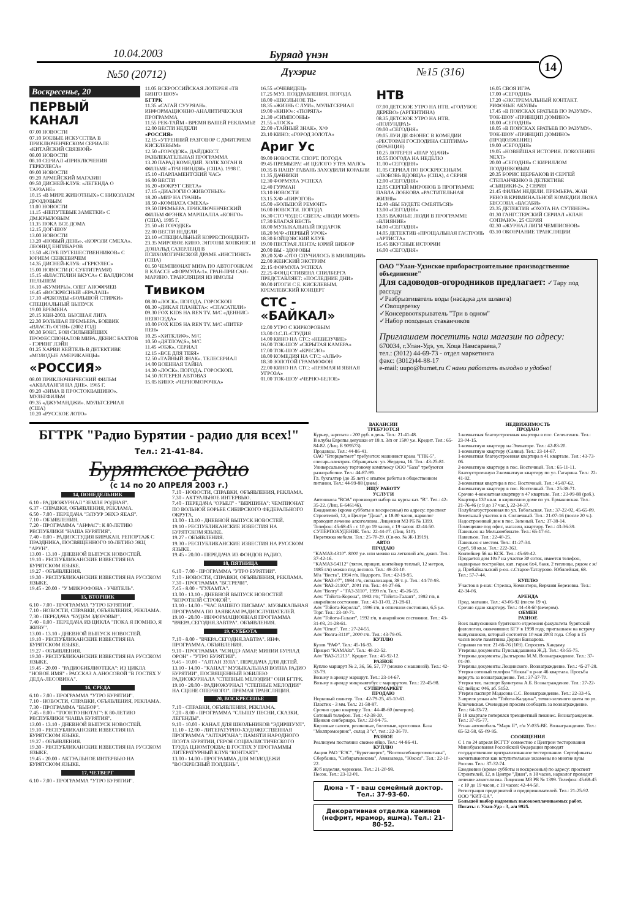10.04.2003 Буряад үнэн
№50 (20712) Дүхэриг №15 (316)
14
Воскресенье, 20
ПЕРВЫЙ КАНАЛ
07.00 НОВОСТИ
07.10 БОЕВЫЕ ИСКУССТВА В ПРИКЛЮЧЕНЧЕСКОМ СЕРИАЛЕ «КИТАЙСКИЙ СВЯЗНОЙ»
08.00 НОВОСТИ
08.10 СЕРИАЛ «ПРИКЛЮЧЕНИЯ ГЕРКУЛЕСА»
09.00 НОВОСТИ
09.20 АРМЕЙСКИЙ МАГАЗИН
09.50 ДИСНЕЙ-КЛУБ: «ЛЕГЕНДА О ТАРЗАНЕ»
10.15 «В МИРЕ ЖИВОТНЫХ» С НИКОЛАЕМ ДРОЗДОВЫМ
11.00 НОВОСТИ
11.15 «НЕПУТЕВЫЕ ЗАМЕТКИ» С ДМ.КРЫЛОВЫМ
11.35 ПОКА ВСЕ ДОМА
12.15 ДОГ-ШОУ
13.00 НОВОСТИ
13.20 «НОВЫЙ ДЕНЬ». «КОРОЛИ СМЕХА». ЛЕОНИД ЕНГИБАРОВ
13.50 «КЛУБ ПУТЕШЕСТВЕННИКОВ» С ЮРИЕМ СЕНКЕВИЧЕМ
14.35 ДИСНЕЙ-КЛУБ: «ГЕРКУЛЕС»
15.00 НОВОСТИ (С СУБТИТРАМИ)
15.15 «ВЛАСТЕЛИН ВКУСА» С ВАЛДИСОМ ПЕЛЬШЕМ
16.10 «КУМИРЫ». ОЛЕГ АНОФРИЕВ
16.45 «ВОСКРЕСНЫЙ «ЕРАЛАШ»
17.10 «РЕКОРДЫ «БОЛЬШОЙ СТИРКИ» СПЕЦИАЛЬНЫЙ ВЫПУСК
19.00 ВРЕМЕНА
20.15 КВН-2003. ВЫСШАЯ ЛИГА
22.30 БОЛЬШАЯ ПРЕМЬЕРА. БОЕВИК «ВЛАСТЬ ОГНЯ» (2002 ГОД)
00.30 БОКС. БОИ СИЛЬНЕЙШИХ ПРОФЕССИОНАЛОВ МИРА. ДЕНИС БАХТОВ - ГЭРИНГ ЛЭЙН
01.25 ХАРВИ КЕЙТЕЛЬ В ДЕТЕКТИВЕ «МОЛОДЫЕ АМЕРИКАНЦЫ»
«РОССИЯ»
08.00 ПРИКЛЮЧЕНЧЕСКИЙ ФИЛЬМ «АКВАЛАНГИ НА ДНЕ». 1965 Г.
09.20 «ЗИМА В ПРОСТОКВАШИНО». МУЛЬТФИЛЬМ
09.35 «ДЖУМАНДЖИ». МУЛЬТСЕРИАЛ (США)
10.20 «РУССКОЕ ЛОТО»
11.05 ВСЕРОССИЙСКАЯ ЛОТЕРЕЯ «ТВ БИНГО ШОУ»
БГТРК
11.35 «САГАЙ СУУРЯАН». ИНФОРМАЦИОННО-АНАЛИТИЧЕСКАЯ ПРОГРАММА
11.55 РЕК-ТАЙМ - ВРЕМЯ ВАШЕЙ РЕКЛАМЫ!
12.00 ВЕСТИ НЕДЕЛИ
«РОССИЯ»
12.15 «УТРЕННИЙ РАЗГОВОР С ДМИТРИЕМ КИСЕЛЕВЫМ»
12.50 «ГОРОДОК». ДАЙДЖЕСТ. РАЗВЛЕКАТЕЛЬНАЯ ПРОГРАММА
13.20 ПАРАД КОМЕДИЙ. ХОЛК ХОГАН В ФИЛЬМЕ «ТРИ НИНДЗЯ» (США). 1998 Г.
15.10 «ПАРЛАМЕНТСКИЙ ЧАС»
16.00 ВЕСТИ
16.20 «ВОКРУГ СВЕТА»
17.15 «ДИАЛОГИ О ЖИВОТНЫХ»
18.20 «МИР НА ГРАНИ»
18.50 «КОМНАТА СМЕХА»
19.50 ПРЕМЬЕРА. ПРИКЛЮЧЕНЧЕСКИЙ ФИЛЬМ ФРЭНКА МАРШАЛЛА «КОНГО» (США). 1995 Г.
21.50 «В ГОРОДКЕ»
22.00 ВЕСТИ НЕДЕЛИ
23.10 «СПЕЦИАЛЬНЫЙ КОРРЕСПОНДЕНТ»
23.35 МИРОВОЕ КИНО. ЭНТОНИ ХОПКИНС И ДОНАЛЬД САЗЕРЛЕНД В ПСИХОЛОГИЧЕСКОЙ ДРАМЕ «ИНСТИНКТ» (США)
01.50 ЧЕМПИОНАТ МИРА ПО АВТОГОНКАМ В КЛАССЕ «ФОРМУЛА-1». ГРАН-ПРИ САН-МАРИНО. ТРАНСЛЯЦИЯ ИЗ ИМОЛЫ
Тивиком
08.00 «ЛОСК». ПОГОДА. ГОРОСКОП
08.30 «ДИКАЯ ПЛАНЕТА»: «СПАСАТЕЛИ»
09.30 FOX KIDS НА REN TV. М/С «ДЕННИС-НЕПОСЕДА»
10.00 FOX KIDS НА REN TV. М/С «ПИТЕР ПЕН»
10.25 «ХИТКЛИФ», М/С
10.50 «ДЯТЛОW,S», М/С
11.45 «ОБЖ», СЕРИАЛ
12.15 «ВСЕ ДЛЯ ТЕБЯ»
12.50 «ТАЙНЫЙ ЗНАК». ТЕЛЕСЕРИАЛ
14.00 ВОЕННАЯ ТАЙНА
14.30 «ЛОСК». ПОГОДА. ГОРОСКОП.
14.50 ЛОТЕРЕЯ АВТОВАЗ
15.05 КИНО: «ЧЕРНОМОРОЧКА»
16.55 «ОЧЕВИДЕЦ»
17.25 МУЗ. ПОЗДРАВЛЕНИЯ. ПОГОДА
18.00 «ШКОЛЬНОЕ ТВ»
18.35 «ЖИЗНЬ С ЛУИ». МУЛЬТСЕРИАЛ
19.00 «КИНО»: «ТЮРЯГА»
21.30 «СИМПСОНЫ»
21.55 «ЛОСК»
22.00 «ТАЙНЫЙ ЗНАК», Х/Ф
23.10 КИНО: «ГОРОД ЗОЛОТА»
Ариг Ус
09.00 НОВОСТИ. СПОРТ. ПОГОДА
09.45 ПРЕМЬЕРА! «И ЦЕЛОГО УТРА МАЛО»
10.35 В НАШУ ГАВАНЬ ЗАХОДИЛИ КОРАБЛИ
11.35 ДАЧНИКИ
12.30 ФОРМУЛА УСПЕХА
12.40 ГУРМАН
13.10 НОВОСТИ
13.15 Х/Ф «ПИРОГОВ»
15.00 «БОЛЬШОЙ РЕМОНТ»
16.00 НОВОСТИ. ПОГОДА
16.30 СТО ЧУДЕС СВЕТА: «ЛЮДИ МОРЯ»
17.30 БЛАГАЯ ВЕСТЬ
18.00 МУЗЫКАЛЬНЫЙ ПОДАРОК
18.20 М/Ф «ПЕРВЫЙ УРОК»
18.30 БОЙЦОВСКИЙ КЛУБ
19.00 ПЕСТРАЯ ЛЕНТА: ЮРИЙ ВИЗБОР
20.00 ВЫ - ЗДОРОВЫ
20.20 Х/Ф «ЭТО СЛУЧИЛОСЬ В МИЛИЦИИ»
22.00 ЖЕНСКИЙ ЭКСТРИМ
22.15 ФОРМУЛА УСПЕХА
22.25 ФОНД СТИВЕНА СПИЛБЕРГА ПРЕДСТАВЛЯЕТ: «ПОСЛЕДНИЕ ДНИ»
00.00 ИТОГИ С Е. КИСЕЛЕВЫМ. КРЕМЛЕВСКИЙ КОНЦЕРТ
СТС - «БАЙКАЛ»
12.00 УТРО С КИРКОРОВЫМ
13.00 О.С.П.-СТУДИЯ
14.00 КИНО НА СТС: «НЕВЕЗУЧИЕ»
16.00 ТОК-ШОУ «СКРЫТАЯ КАМЕРА»
17.00 ТОК-ШОУ «КРЕСЛО»
18.00 КОМЕДИЯ НА СТС: «АЛЬФ»
18.30 ЗОЛОТОЙ ГРАММОФОН
22.00 КИНО НА СТС: «ПРЯМАЯ И ЯВНАЯ УГРОЗА»
01.00 ТОК-ШОУ «ЧЕРНО-БЕЛОЕ»
НТВ
07.00 ДЕТСКОЕ УТРО НА НТВ. «ГОЛУБОЕ ДЕРЕВО» (АРГЕНТИНА)
08.35 ДЕТСКОЕ УТРО НА НТВ. «ПОЛУНДРА!»
09.00 «СЕГОДНЯ»
09.05 ЛУИ ДЕ ФЮНЕС В КОМЕДИИ «РЕСТОРАН ГОСПОДИНА СЕПТИМА» (ФРАНЦИЯ)
10.25 ЛОТЕРЕЯ «ШАР УДАЧИ»
10.55 ПОГОДА НА НЕДЕЛЮ
11.00 «СЕГОДНЯ»
11.05 СЕРИАЛ ПО ВОСКРЕСЕНЬЯМ. «ЛЮБОВЬ ВДОВЦА» (США), 4 СЕРИЯ
12.00 «СЕГОДНЯ»
12.05 СЕРГЕЙ МИРОНОВ В ПРОГРАММЕ ПАВЛА ЛОБКОВА «РАСТИТЕЛЬНАЯ ЖИЗНЬ»
12.40 «ВЫ БУДЕТЕ СМЕЯТЬСЯ!»
13.00 «СЕГОДНЯ»
13.05 ВАЖНЫЕ ЛЮДИ В ПРОГРАММЕ «ВЛИЯНИЕ»
14.00 «СЕГОДНЯ»
14.05 ДЕТЕКТИВ «ПРОЩАЛЬНАЯ ГАСТРОЛЬ «АРТИСТА»
15.45 ВКУСНЫЕ ИСТОРИИ
16.00 «СЕГОДНЯ»
16.05 СВОЯ ИГРА
17.00 «СЕГОДНЯ»
17.20 «ЭКСТРЕМАЛЬНЫЙ КОНТАКТ. РИФОВЫЕ АКУЛЫ»
17.45 «В ПОИСКАХ БРАТЬЕВ ПО РАЗУМУ». ТОК-ШОУ «ПРИНЦИП ДОМИНО»
18.00 «СЕГОДНЯ»
18.05 «В ПОИСКАХ БРАТЬЕВ ПО РАЗУМУ». ТОК-ШОУ «ПРИНЦИП ДОМИНО» (ПРОДОЛЖЕНИЕ)
19.00 «СЕГОДНЯ»
19.05 «НОВЕЙШАЯ ИСТОРИЯ. ПОКОЛЕНИЕ NEXT»
20.00 «СЕГОДНЯ» С КИРИЛЛОМ ПОЗДНЯКОВЫМ
20.35 БОРИС ЩЕРБАКОВ И СЕРГЕЙ СТЕПАНЧЕНКО В ДЕТЕКТИВЕ «СЫЩИКИ-2», 2 СЕРИЯ
21.45 ФИЛЬМ НЕДЕЛИ. ПРЕМЬЕРА. ЖАН РЕНО В КРИМИНАЛЬНОЙ КОМЕДИИ ЛЮКА БЕССОНА «ВАСАБИ»
23.35 ДЕТЕКТИВ «ОХОТА НА СУТЕНЕРА»
01.30 ГАНГСТЕРСКИЙ СЕРИАЛ «КЛАН СОПРАНО», 25 СЕРИЯ
02.30 «ЖУРНАЛ ЛИГИ ЧЕМПИОНОВ»
03.10 ОКОНЧАНИЕ ТРАНСЛЯЦИИ
ОАО "Улан-Удэнское приборостроительное производственное объединение"
Для садоводов-огородников предлагает: ✓Тару под рассаду
✓Разбрызгиватель воды (насадка для шланга)
✓Овощерезку
✓Консервооткрыватель "Три в одном"
✓Набор походных стаканчиков
Приглашаем посетить наш магазин по адресу:
670034, г.Улан-Удэ, ул. Хоца Намсараева,7
тел.: (3012) 44-69-73 - отдел маркетинга
факс: (3012)44-88-17
e-mail: uupo@burnet.ru С нами работать выгодно и удобно!
БГТРК "Радио Бурятии - радио для всех!" Тел.: 21-41-84.
Бурятское радио
(с 14 по 20 АПРЕЛЯ 2003 г.)
14, ПОНЕДЕЛЬНИК
6.10 - РАДИОЖУРНАЛ "ЗЕМЛЯ РОДНАЯ".
6.37 - СПРАВКИ, ОБЪЯВЛЕНИЯ, РЕКЛАМА.
6.50 - 7.00 - ПЕРЕДАЧА "ЭЛУУР ЭНХЭ ЯЕАЯ".
7.10 - ОБЪЯВЛЕНИЯ.
7.20 - ПРОГРАММА "АНФАС": К 80-ЛЕТИЮ РЕСПУБЛИКИ "НАША БУРЯТИЯ".
7.40 - 8.00 - РАДИОСТУДИЯ БИРАКАН. РЕПОРТАЖ С ПРАЗДНИКА, ПОСВЯЩЕННОГО 10-ЛЕТИЮ ЭКЦ "АРУН".
13.00 - 13.10 - ДНЕВНОЙ ВЫПУСК НОВОСТЕЙ.
19.10 - РЕСПУБЛИКАНСКИЕ ИЗВЕСТИЯ НА БУРЯТСКОМ ЯЗЫКЕ.
19.27 - ОБЪЯВЛЕНИЯ.
19.30 - РЕСПУБЛИКАНСКИЕ ИЗВЕСТИЯ НА РУССКОМ ЯЗЫКЕ.
19.45 - 20.00 - "У МИКРОФОНА - УЧИТЕЛЬ".
15, ВТОРНИК
6.10 - 7.00 - ПРОГРАММА "УТРО БУРЯТИИ".
7.10 - НОВОСТИ, СПРАВКИ, ОБЪЯВЛЕНИЯ, РЕКЛАМА.
7.30 - ПЕРЕДАЧА "БУДЕМ ЗДОРОВЫ!".
7.40 - 8.00 - ПЕРЕДАЧА ИЗ ЦИКЛА "ПОКА Я ПОМНЮ, Я ЖИВУ".
13.00 - 13.10 - ДНЕВНОЙ ВЫПУСК НОВОСТЕЙ.
19.10 - РЕСПУБЛИКАНСКИЕ ИЗВЕСТИЯ НА БУРЯТСКОМ ЯЗЫКЕ.
19.27 - ОБЪЯВЛЕНИЯ.
19.30 - РЕСПУБЛИКАНСКИЕ ИЗВЕСТИЯ НА РУССКОМ ЯЗЫКЕ.
19.45 - 20.00 - "РАДИОБИБЛИОТЕКА": ИЗ ЦИКЛА "НОВОЕ ИМЯ" - РАССКАЗ А.АНОСОВОЙ "В ГОСТЯХ У ДЕДА-ЛЕСОВИКА".
16, СРЕДА
6.10 - 7.00 - ПРОГРАММА "УТРО БУРЯТИИ".
7.10 - НОВОСТИ, СПРАВКИ, ОБЪЯВЛЕНИЯ, РЕКЛАМА.
7.30 - ПРОГРАММА "ВЫБОР".
7.45 - 8.00 - "ТООНТО НЮТАГ": К 80-ЛЕТИЮ РЕСПУБЛИКИ "НАША БУРЯТИЯ".
13.00 - 13.10 - ДНЕВНОЙ ВЫПУСК НОВОСТЕЙ.
19.10 - РЕСПУБЛИКАНСКИЕ ИЗВЕСТИЯ НА БУРЯТСКОМ ЯЗЫКЕ.
19.27 - ОБЪЯВЛЕНИЯ.
19.30 - РЕСПУБЛИКАНСКИЕ ИЗВЕСТИЯ НА РУССКОМ ЯЗЫКЕ.
19.45 - 20.00 - АКТУАЛЬНОЕ ИНТЕРВЬЮ НА БУРЯТСКОМ ЯЗЫКЕ.
17, ЧЕТВЕРГ
6.10 - 7.00 - ПРОГРАММА "УТРО БУРЯТИИ".
7.10 - НОВОСТИ, СПРАВКИ, ОБЪЯВЛЕНИЯ, РЕКЛАМА.
7.30 - АКТУАЛЬНОЕ ИНТЕРВЬЮ.
7.40 - ПЕРЕДАЧА "ОРЬЕЛ" - "ВЕРШИНА": ЧЕМПИОНАТ ПО ВОЛЬНОЙ БОРЬБЕ СИБИРСКОГО ФЕДЕРАЛЬНОГО ОКРУГА.
13.00 - 13.10 - ДНЕВНОЙ ВЫПУСК НОВОСТЕЙ.
19.10 - РЕСПУБЛИКАНСКИЕ ИЗВЕСТИЯ НА БУРЯТСКОМ ЯЗЫКЕ.
19.27 - ОБЪЯВЛЕНИЯ.
19.30 - РЕСПУБЛИКАНСКИЕ ИЗВЕСТИЯ НА РУССКОМ ЯЗЫКЕ.
19.45 - 20.00 - ПЕРЕДАЧА ИЗ ФОНДОВ РАДИО.
18, ПЯТНИЦА
6.10 - 7.00 - ПРОГРАММА "УТРО БУРЯТИИ".
7.10 - НОВОСТИ, СПРАВКИ, ОБЪЯВЛЕНИЯ, РЕКЛАМА.
7.30 - ПРОГРАММА "ВСТРЕЧИ".
7.45 - 8.00 - "ГУЛАМТА".
13.00 - 13.10 - ДНЕВНОЙ ВЫПУСК НОВОСТЕЙ "КОРОТКОЙ СТРОКОЙ".
13.10 - 14.00 - "ЧАС ВАШЕГО ПИСЬМА". МУЗЫКАЛЬНАЯ ПРОГРАММА ПО ЗАЯВКАМ РАДИОСЛУШАТЕЛЕЙ.
19.10 - 20.00 - ИНФОРМАЦИОННАЯ ПРОГРАММА "ВЧЕРА.СЕГОДНЯ.ЗАВТРА". ОБЪЯВЛЕНИЯ.
19, СУББОТА
7.10 - 8.00 - "ВЧЕРА.СЕГОДНЯ.ЗАВТРА". ИНФ. ПРОГРАММА. ОБЪЯВЛЕНИЯ.
9.10 - ПРОГРАММА "МЭНДЭ АМАР, МИНИИ БУРЯАД ОРОН" - "УТРО БУРЯТИИ".
9.45 - 10.00 - "АЛТАН ЗУЛА". ПЕРЕДАЧА ДЛЯ ДЕТЕЙ.
13.10 - 14.00 - "КАНАЛ" МУЗЫКАЛЬНАЯ ВОЛНА РАДИО БУРЯТИИ", ПОСВЯЩЕННЫЙ ЮБИЛЕЮ РАДИОЖУРНАЛА "СТЕПНЫЕ МЕЛОДИИ" ОНИ БГТРК.
19.10 - 20.00 - РАДИОЖУРНАЛ "СТЕПНЫЕ МЕЛОДИИ" НА СЦЕНЕ ОПЕРНОГО". ПРЯМАЯ ТРАНСЛЯЦИЯ.
20, ВОСКРЕСЕНЬЕ
7.10 - СПРАВКИ, ОБЪЯВЛЕНИЯ, РЕКЛАМА.
7.20 - 8.00 - ПРОГРАММА "СЛЫШУ ПЕСНИ, СКАЗКИ, ЛЕГЕНДЫ".
9.10 - 10.00 - КАНАЛ ДЛЯ ШКОЛЬНИКОВ "ЭДИРШУУЛ".
11.10 - 12.00 - ЛИТЕРАТУРНО-ХУДОЖЕСТВЕННАЯ ПРОГРАММА "АЛТАРГАНА": ПАМЯТИ НАРОДНОГО ПОЭТА БУРЯТИИ, ГЕРОЯ СОЦИАЛИСТИЧЕСКОГО ТРУДА Ц.НОМТОЕВА; В ГОСТЯХ У ПРОГРАММЫ ЛИТЕРАТУРНЫЙ КЛУБ "КОНТАКТ".
13.00 - 14.00 - ПРОГРАММА ДЛЯ МОЛОДЕЖИ "ВОСКРЕСНЫЙ ПОЛДЕНЬ".
ВАКАНСИИ
ТРЕБУЮТСЯ
Курьер, зарплата - 200 руб. в день. Тел.: 21-41-48.
В клубы Европы девушки от 18 л. З/п от 1500 у.е. Кредит. Тел.: 65-84-82. (Лиц. Б 909573).
Продавцы. Тел.: 44-86-41.
ОАО "Вторцветмет" требуются: машинист крана "ГПК-5", слесарь-электрик. Обращаться: ул. Жердева, 16. Тел.: 43-25-81.
Универсальному торговому комплексу ООО "База" требуются разнорабочие. Тел.: 44-87-99.
Гл. бухгалтер (до 35 лет) с опытом работы в общественном питании. Тел.: 44-99-88 (днем).
ИЩУ РАБОТУ
УСЛУГИ
Автошкола "ВОА" производит набор на курсы кат. "В". Тел.: 42-35-22. (Лиц. Б-646146).
Ежедневно (кроме субботы и воскресенья) по адресу: проспект Строителей, 12, в Центре "Диан", в 18.00 часов, нарколог проводит лечение алкоголизма. Лицензия МЗ РБ № 1399. Телефон: 45-68-45 - с 10 до 19 часов, с 19 часов: 42-44-50.
СУПЕРПОХУДЕНИЕ. Тел.: 22-44-07. (Лиц. 510).
Перетяжка мебели. Тел.: 25-70-29. (Св-во. № Ж-13919).
АВТО
ПРОДАЮ
"КАМАЗ-4310". 8000 у.е. или меняю на легковой а/м, джип. Тел.: 37-42-16.
"КАМАЗ-54112" (тягач, прицеп, контейнер теплый, 12 метров, 1985 г/в) можно под лесовоз. Тел.: 48-23-10.
М/а "Веста", 1994 г/в. Недорого. Тел.: 42-19-95.
А/м "ВАЗ-07", 1984 г/в, сигнализация, 38 т. р. Тел.: 44-70-93.
А/м "ВАЗ-21102", 2001 г/в. Тел.: 44-27-66.
А/м "Волгу" - "ГАЗ-3110", 1999 г/в. Тел.: 45-26-55.
А/м: "Тойота-Корона", 1993 г/в; "Тойота-Галант", 1992 г/в, в аварийном состоянии. Тел.: 43-31-03, 21-28-61.
А/м "Тойота-Королла", 1996 г/в, в отличном состоянии, 6,5 у.е. Торг. Тел.: 23-10-71.
А/м "Тойота-Галант", 1992 г/в, в аварийном состоянии. Тел.: 43-31-03, 21-28-61.
А/м "Опел". Тел.: 27-24-55.
А/м "Волга-3110", 2000 г/в. Тел.: 43-79-05.
КУПЛЮ
Кузов "РАФ". Тел.: 45-16-93.
Прицеп "КАМАЗа". Тел.: 48-22-52.
А/м "ВАЗ-21213". Кредит. Тел.: 45-92-12.
РАЗНОЕ
Куплю маршрут № 2, 36, 56, 57, 77 (можно с машиной). Тел.: 42-33-79.
Возьму в аренду маршрут. Тел.: 23-14-67.
Возьму в аренду микроавтобус с маршрутом. Тел.: 22-45-98.
СУПЕРМАРКЕТ
ПРОДАЮ
Норковый свингер. Тел.: 42-79-25, 45-10-61.
Пластик - 3 мм. Тел.: 21-58-87.
Срочно сдаю квартиру. Тел.: 44-48-60 (вечером).
Сотовый телефон. Тел.: 42-38-30.
Щенков сенбернара. Тел.: 22-94-75.
Кирзовые сапоги, резиновые, болотные, кроссовки. База "Молпромсервис", склад 3 "с", тел.: 22-36-70.
РАЗНОЕ
Реализуем постоянно свежее яйцо. Тел.: 44-86-41.
КУПЛЮ
Акции РАО "ЕЭС", "Бурятэнерго", "Востоксибэнергомонтажа", Сбербанка, "Сибирьтелекома", Авиазавода, "Юкоса". Тел.: 22-10-22.
Ж/б изделия, чернозем. Тел.: 21-20-98.
Песок. Тел.: 23-12-01.
Дюна - Т - ваш семейный доктор.
Тел.: 37-93-60.
Декоративная отделка каминов (нефрит, мрамор, яшма). Тел.: 21-80-52.
НЕДВИЖИМОСТЬ
ПРОДАЮ
1-комнатная благоустроенная квартира в пос. Селенгинск. Тел.: 23-04-15.
1-комнатную квартиру на Элеваторе. Тел.: 42-83-20.
1-комнатную квартиру (Саяны). Тел.: 23-14-67.
1-комнатная благоустроенная квартира в 41 квартале. Тел.: 43-73-06.
2-комнатную квартиру в пос. Восточный. Тел.: 65-11-11.
Благоустроенную 2-комнатную квартиру по ул. Гагарина. Тел.: 22-41-92.
3-комнатная квартира в пос. Восточный. Тел.: 45-87-62.
4-комнатную квартиру в пос. Восточный. Тел.: 25-38-71.
Срочно 4-комнатная квартиру в 47 квартале. Тел.: 23-09-88 (раб.).
Квартира 130 кв.м. в кирпичном доме по ул. Ермаковская. Тел.: 21-76-46 (с 9 до 17 час.), 22-34-37.
Полублагоустроенная по ул. Тобольская. Тел.: 37-22-02, 45-65-09.
Земельный участок в п. Солнечный. Тел.: 21-07-16 (после 20 ч.).
Недостроенный дом в пос. Зеленый. Тел.: 37-38-14.
Помещение под офис, магазин, квартиру. Тел.: 43-36-39.
Павильон на Мелькомбинате. Тел.: 65-17-61.
Павильон. Тел.: 22-40-25.
Павильон с местом. Тел.: 41-27-34.
Сруб, 98 кв.м. Тел.: 222-363.
Контейнер 56 на КСК. Тел.: 45-69-42.
Продается дом 10х7 на участке 30 соток, имеется телефон, надворные постройки, кап. гараж 6х4, баня, 2 теплицы, рядом с ж/д. Прибайкальский р-он. с.Старое-Татаурово. Юбилейная, 68. Тел.: 57-7-44.
КУПЛЮ
Участок в р-нах: Стрелка, Коминтерн, Верхняя Березовка. Тел.: 42-34-06.
АРЕНДА
Прод. магазин. Тел.: 43-06-92 (после 19 ч).
Срочно сдаю квартиру. Тел.: 44-48-60 (вечером).
ОБМЕН
РАЗНОЕ
Всех выпускников бурятского отделения факультета бурятской филологии, окончивших БГУ в 1998 году, приглашаем на встречу выпускников, который состоится 10 мая 2003 года. Сбор в 15 часов возле памятника Доржи Банзарова.
Справки по тел: 21-66-76 (103). Спросить Хандаму.
Утеряны документы Пунсыкдашиева Ж.Д. Тел.: 43-55-75.
Утеряны документы Дылгырова М.М. Вознаграждение. Тел.: 37-01-00.
Утеряны документы Лощинского. Вознаграждение. Тел.: 45-27-28.
Утерян сотовый телефон "Нокиа" в р-не 46 квартала. Просьба вернуть за вознаграждение. Тел.: 37-37-70.
Утерян тех. паспорт Буинтуева А.Б. Вознаграждение. Тел.: 27-22-62; пейдж: 046, аб. 5152.
Утерян паспорт Мадасова С.С. Вознаграждение. Тел.: 22-33-45.
3 апреля угнан а/м "Тойота-Калдина", темно-зеленого цвета по ул. Ключевская. Очевидцев просим сообщить за вознаграждение. Тел.: 64-33-72.
В 18 квартале потерялся трехцветный пекинес. Вознаграждение. Тел.: 37-05-77.
Угнан автомобиль "Марк II", г/н У-035-ВЕ. Вознаграждение. Тел.: 65-52-58, 65-09-95.
СООБЩЕНИЯ
С 1 по 24 апреля ВСГТУ совместно с Центром тестирования Минобразования Российской Федерации проводят государственное централизованное тестирование. Сертификаты засчитываются как вступительные экзамены во многие вузы России. Тел.: 37-32-74.
Ежедневно (кроме субботы и воскресенья) по адресу: проспект Строителей, 12, в Центре "Диан", в 18 часов, нарколог проводит лечение алкоголизма. Лицензия МЗ РБ № 1399. Телефон: 45-68-45 - с 10 до 19 часов, с 19 часов: 42-44-50.
Регистрация предприятий и предпринимателей. Тел.: 21-25-92. ООО "КИТ-ЕА".
Большой выбор надомных высокооплачиваемых работ. Писать: г. Улан-Удэ - 3, а/я 9925.